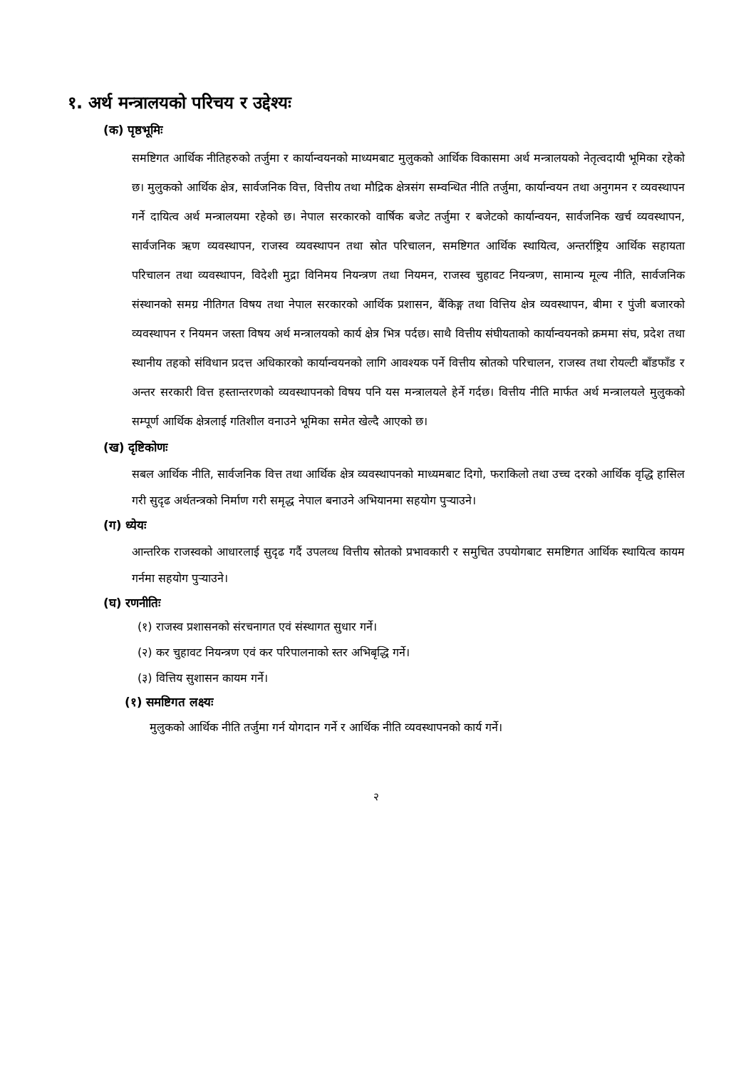१. अर्थ मन्त्रालयको परिचय र उद्देश्यः
(क) पृष्ठभूमिः
समष्टिगत आर्थिक नीतिहरुको तर्जुमा र कार्यान्वयनको माध्यमबाट मुलुकको आर्थिक विकासमा अर्थ मन्त्रालयको नेतृत्वदायी भूमिका रहेको छ। मुलुकको आर्थिक क्षेत्र, सार्वजनिक वित्त, वित्तीय तथा मौद्रिक क्षेत्रसंग सम्वन्धित नीति तर्जुमा, कार्यान्वयन तथा अनुगमन र व्यवस्थापन गर्ने दायित्व अर्थ मन्त्रालयमा रहेको छ। नेपाल सरकारको वार्षिक बजेट तर्जुमा र बजेटको कार्यान्वयन, सार्वजनिक खर्च व्यवस्थापन, सार्वजनिक ऋण व्यवस्थापन, राजस्व व्यवस्थापन तथा स्रोत परिचालन, समष्टिगत आर्थिक स्थायित्व, अन्तर्राष्ट्रिय आर्थिक सहायता परिचालन तथा व्यवस्थापन, विदेशी मुद्रा विनिमय नियन्त्रण तथा नियमन, राजस्व चुहावट नियन्त्रण, सामान्य मूल्य नीति, सार्वजनिक संस्थानको समग्र नीतिगत विषय तथा नेपाल सरकारको आर्थिक प्रशासन, बैंकिङ्ग तथा वित्तिय क्षेत्र व्यवस्थापन, बीमा र पुंजी बजारको व्यवस्थापन र नियमन जस्ता विषय अर्थ मन्त्रालयको कार्य क्षेत्र भित्र पर्दछ। साथै वित्तीय संघीयताको कार्यान्वयनको क्रममा संघ, प्रदेश तथा स्थानीय तहको संविधान प्रदत्त अधिकारको कार्यान्वयनको लागि आवश्यक पर्ने वित्तीय स्रोतको परिचालन, राजस्व तथा रोयल्टी बाँडफाँड र अन्तर सरकारी वित्त हस्तान्तरणको व्यवस्थापनको विषय पनि यस मन्त्रालयले हेर्ने गर्दछ। वित्तीय नीति मार्फत अर्थ मन्त्रालयले मुलुकको सम्पूर्ण आर्थिक क्षेत्रलाई गतिशील वनाउने भूमिका समेत खेल्दै आएको छ।
(ख) दृष्टिकोणः
सबल आर्थिक नीति, सार्वजनिक वित्त तथा आर्थिक क्षेत्र व्यवस्थापनको माध्यमबाट दिगो, फराकिलो तथा उच्च दरको आर्थिक वृद्धि हासिल गरी सुदृढ अर्थतन्त्रको निर्माण गरी समृद्ध नेपाल बनाउने अभियानमा सहयोग पुर्‍याउने।
(ग) ध्येयः
आन्तरिक राजस्वको आधारलाई सुदृढ गर्दै उपलव्ध वित्तीय स्रोतको प्रभावकारी र समुचित उपयोगबाट समष्टिगत आर्थिक स्थायित्व कायम गर्नमा सहयोग पुर्‍याउने।
(घ) रणनीतिः
(१) राजस्व प्रशासनको संरचनागत एवं संस्थागत सुधार गर्ने।
(२) कर चुहावट नियन्त्रण एवं कर परिपालनाको स्तर अभिबृद्धि गर्ने।
(३) वित्तिय सुशासन कायम गर्ने।
(१) समष्टिगत लक्ष्यः
मुलुकको आर्थिक नीति तर्जुमा गर्न योगदान गर्ने र आर्थिक नीति व्यवस्थापनको कार्य गर्ने।
२